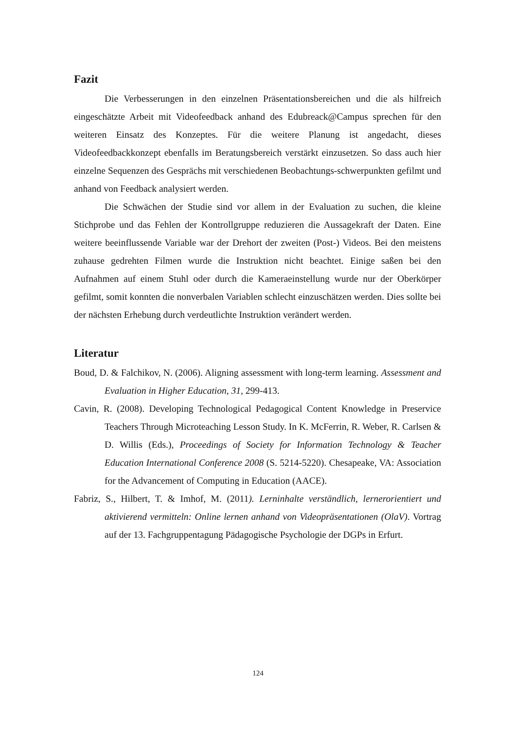Fazit
Die Verbesserungen in den einzelnen Präsentationsbereichen und die als hilfreich eingeschätzte Arbeit mit Videofeedback anhand des Edubreack@Campus sprechen für den weiteren Einsatz des Konzeptes. Für die weitere Planung ist angedacht, dieses Videofeedbackkonzept ebenfalls im Beratungsbereich verstärkt einzusetzen. So dass auch hier einzelne Sequenzen des Gesprächs mit verschiedenen Beobachtungs-schwerpunkten gefilmt und anhand von Feedback analysiert werden.
Die Schwächen der Studie sind vor allem in der Evaluation zu suchen, die kleine Stichprobe und das Fehlen der Kontrollgruppe reduzieren die Aussagekraft der Daten. Eine weitere beeinflussende Variable war der Drehort der zweiten (Post-) Videos. Bei den meistens zuhause gedrehten Filmen wurde die Instruktion nicht beachtet. Einige saßen bei den Aufnahmen auf einem Stuhl oder durch die Kameraeinstellung wurde nur der Oberkörper gefilmt, somit konnten die nonverbalen Variablen schlecht einzuschätzen werden. Dies sollte bei der nächsten Erhebung durch verdeutlichte Instruktion verändert werden.
Literatur
Boud, D. & Falchikov, N. (2006). Aligning assessment with long-term learning. Assessment and Evaluation in Higher Education, 31, 299-413.
Cavin, R. (2008). Developing Technological Pedagogical Content Knowledge in Preservice Teachers Through Microteaching Lesson Study. In K. McFerrin, R. Weber, R. Carlsen & D. Willis (Eds.), Proceedings of Society for Information Technology & Teacher Education International Conference 2008 (S. 5214-5220). Chesapeake, VA: Association for the Advancement of Computing in Education (AACE).
Fabriz, S., Hilbert, T. & Imhof, M. (2011). Lerninhalte verständlich, lernerorientiert und aktivierend vermitteln: Online lernen anhand von Videopräsentationen (OlaV). Vortrag auf der 13. Fachgruppentagung Pädagogische Psychologie der DGPs in Erfurt.
124